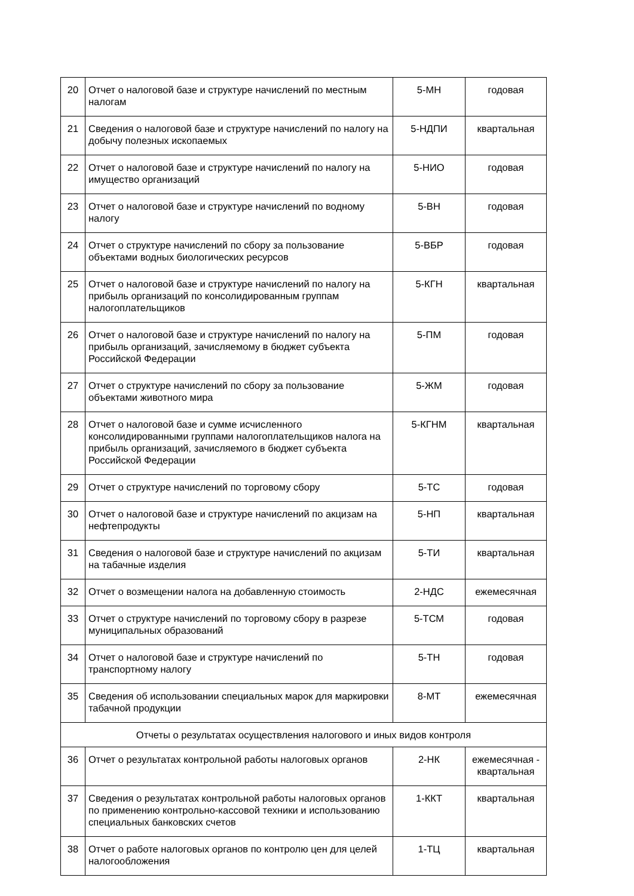| 20 | Отчет о налоговой базе и структуре начислений по местным налогам | 5-МН | годовая |
| 21 | Сведения о налоговой базе и структуре начислений по налогу на добычу полезных ископаемых | 5-НДПИ | квартальная |
| 22 | Отчет о налоговой базе и структуре начислений по налогу на имущество организаций | 5-НИО | годовая |
| 23 | Отчет о налоговой базе и структуре начислений по водному налогу | 5-ВН | годовая |
| 24 | Отчет о структуре начислений по сбору за пользование объектами водных биологических ресурсов | 5-ВБР | годовая |
| 25 | Отчет о налоговой базе и структуре начислений по налогу на прибыль организаций по консолидированным группам налогоплательщиков | 5-КГН | квартальная |
| 26 | Отчет о налоговой базе и структуре начислений по налогу на прибыль организаций, зачисляемому в бюджет субъекта Российской Федерации | 5-ПМ | годовая |
| 27 | Отчет о структуре начислений по сбору за пользование объектами животного мира | 5-ЖМ | годовая |
| 28 | Отчет о налоговой базе и сумме исчисленного консолидированными группами налогоплательщиков налога на прибыль организаций, зачисляемого в бюджет субъекта Российской Федерации | 5-КГНМ | квартальная |
| 29 | Отчет о структуре начислений по торговому сбору | 5-ТС | годовая |
| 30 | Отчет о налоговой базе и структуре начислений по акцизам на нефтепродукты | 5-НП | квартальная |
| 31 | Сведения о налоговой базе и структуре начислений по акцизам на табачные изделия | 5-ТИ | квартальная |
| 32 | Отчет о возмещении налога на добавленную стоимость | 2-НДС | ежемесячная |
| 33 | Отчет о структуре начислений по торговому сбору в разрезе муниципальных образований | 5-ТСМ | годовая |
| 34 | Отчет о налоговой базе и структуре начислений по транспортному налогу | 5-ТН | годовая |
| 35 | Сведения об использовании специальных марок для маркировки табачной продукции | 8-МТ | ежемесячная |
| Отчеты о результатах осуществления налогового и иных видов контроля | | | |
| 36 | Отчет о результатах контрольной работы налоговых органов | 2-НК | ежемесячная - квартальная |
| 37 | Сведения о результатах контрольной работы налоговых органов по применению контрольно-кассовой техники и использованию специальных банковских счетов | 1-ККТ | квартальная |
| 38 | Отчет о работе налоговых органов по контролю цен для целей налогообложения | 1-ТЦ | квартальная |